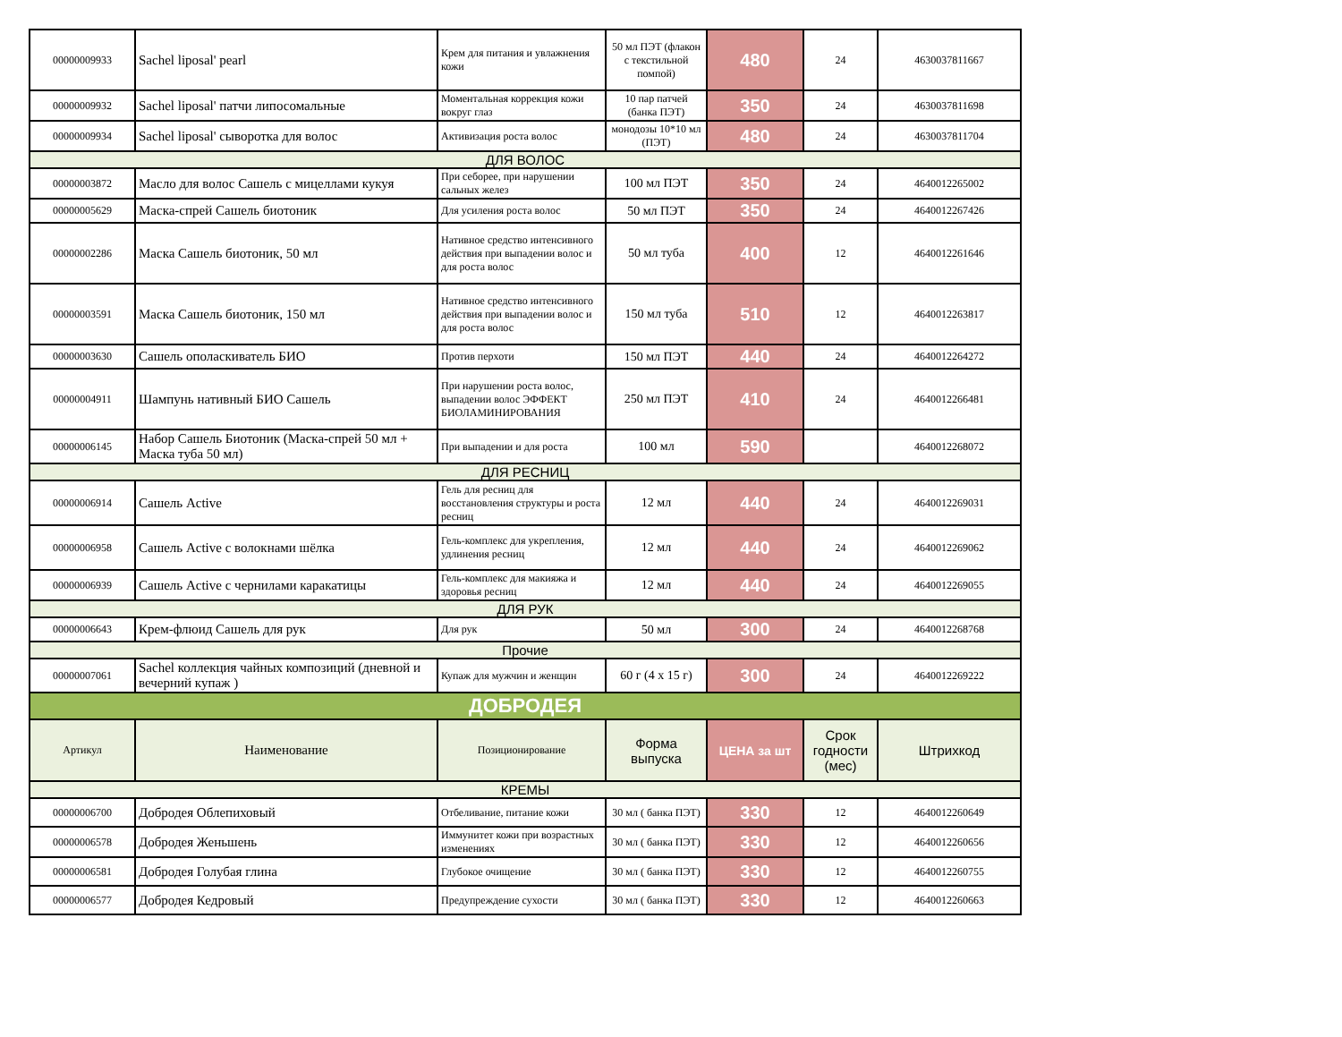| 00000009933 | Sachel liposal' pearl | Крем для питания и увлажнения кожи | 50 мл ПЭТ (флакон с текстильной помпой) | 480 | 24 | 4630037811667 |
| 00000009932 | Sachel liposal' патчи липосомальные | Моментальная коррекция кожи вокруг глаз | 10 пар патчей (банка ПЭТ) | 350 | 24 | 4630037811698 |
| 00000009934 | Sachel liposal' сыворотка для волос | Активизация роста волос | монодозы 10*10 мл (ПЭТ) | 480 | 24 | 4630037811704 |
| ДЛЯ ВОЛОС | | | | | | |
| 00000003872 | Масло для волос Сашель с мицеллами кукуя | При себорее, при нарушении сальных желез | 100 мл ПЭТ | 350 | 24 | 4640012265002 |
| 00000005629 | Маска-спрей Сашель биотоник | Для усиления роста волос | 50 мл ПЭТ | 350 | 24 | 4640012267426 |
| 00000002286 | Маска Сашель биотоник, 50 мл | Нативное средство интенсивного действия при выпадении волос и для роста волос | 50 мл туба | 400 | 12 | 4640012261646 |
| 00000003591 | Маска Сашель биотоник, 150 мл | Нативное средство интенсивного действия при выпадении волос и для роста волос | 150 мл туба | 510 | 12 | 4640012263817 |
| 00000003630 | Сашель ополаскиватель БИО | Против перхоти | 150 мл ПЭТ | 440 | 24 | 4640012264272 |
| 00000004911 | Шампунь нативный БИО Сашель | При нарушении роста волос, выпадении волос ЭФФЕКТ БИОЛАМИНИРОВАНИЯ | 250 мл ПЭТ | 410 | 24 | 4640012266481 |
| 00000006145 | Набор Сашель Биотоник (Маска-спрей 50 мл + Маска туба 50 мл) | При выпадении и для роста | 100 мл | 590 | | 4640012268072 |
| ДЛЯ РЕСНИЦ | | | | | | |
| 00000006914 | Сашель Active | Гель для ресниц для восстановления структуры и роста ресниц | 12 мл | 440 | 24 | 4640012269031 |
| 00000006958 | Сашель Active с волокнами шёлка | Гель-комплекс для укрепления, удлинения ресниц | 12 мл | 440 | 24 | 4640012269062 |
| 00000006939 | Сашель Active с чернилами каракатицы | Гель-комплекс для макияжа и здоровья ресниц | 12 мл | 440 | 24 | 4640012269055 |
| ДЛЯ РУК | | | | | | |
| 00000006643 | Крем-флюид Сашель для рук | Для рук | 50 мл | 300 | 24 | 4640012268768 |
| Прочие | | | | | | |
| 00000007061 | Sachel коллекция чайных композиций (дневной и вечерний купаж ) | Купаж для мужчин и женщин | 60 г (4 х 15 г) | 300 | 24 | 4640012269222 |
| ДОБРОДЕЯ | | | | | | |
| Артикул | Наименование | Позиционирование | Форма выпуска | ЦЕНА за шт | Срок годности (мес) | Штрихкод |
| КРЕМЫ | | | | | | |
| 00000006700 | Добродея Облепиховый | Отбеливание, питание кожи | 30 мл ( банка ПЭТ) | 330 | 12 | 4640012260649 |
| 00000006578 | Добродея Женьшень | Иммунитет кожи при возрастных изменениях | 30 мл ( банка ПЭТ) | 330 | 12 | 4640012260656 |
| 00000006581 | Добродея Голубая глина | Глубокое очищение | 30 мл ( банка ПЭТ) | 330 | 12 | 4640012260755 |
| 00000006577 | Добродея Кедровый | Предупреждение сухости | 30 мл ( банка ПЭТ) | 330 | 12 | 4640012260663 |